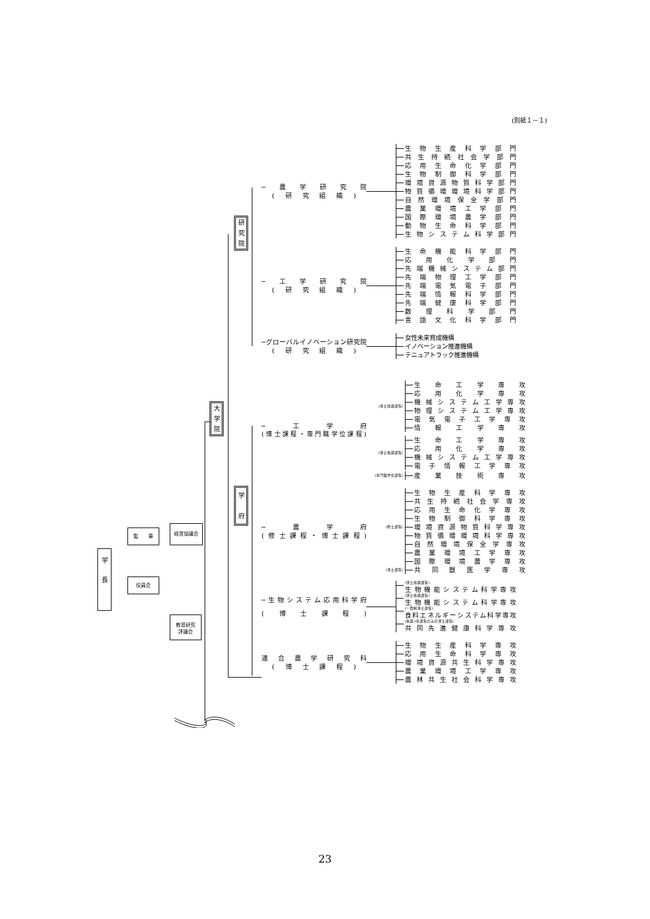(別紙１－１)
研
究
院
大
学
院
学
府
学
長
監　　事
役員会
経営協議会
教育研究
評議会
─農学研究院
(研究組織)
生物生産科学部門
共生持続社会学部門
応用生命化学部門
生物制御科学部門
環境資源物質科学部門
物質循環環境科学部門
自然環境保全学部門
農業環境工学部門
国際環境農学部門
動物生命科学部門
生物システム科学部門
─工学研究院
(研究組織)
生命機能科学部門
応用化学部門
先端機械システム部門
先端物理工学部門
先端電気電子部門
先端情報科学部門
先端健康科学部門
数理科学部門
言語文化科学部門
─グローバルイノベーション研究院
(研究組織)
女性未来育成機構
イノベーション推進機構
テニュアトラック推進機構
─工学府
(博士課程・専門職学位課程)
(博士前期課程)
生命工学専攻
応用化学専攻
機械システム工学専攻
物理システム工学専攻
電気電子工学専攻
情報工学専攻
(博士後期課程)
生命工学専攻
応用化学専攻
機械システム工学専攻
電子情報工学専攻
(専門職学位課程)
産業技術専攻
─農学府
(修士課程・博士課程)
(修士課程)
生物生産科学専攻
共生持続社会学専攻
応用生命化学専攻
生物制御科学専攻
環境資源物質科学専攻
物質循環環境科学専攻
自然環境保全学専攻
農業環境工学専攻
国際環境農学専攻
(博士課程)
共同獣医学専攻
─生物システム応用科学府
(博士課程)
(博士前期課程)
生物機能システム科学専攻
(博士後期課程)
生物機能システム科学専攻
(一貫制博士課程)
食料エネルギーシステム科学専攻
(後期3年課程のみの博士課程)
共同先進健康科学専攻
連合農学研究科
(博士課程)
生物生産科学専攻
応用生命科学専攻
環境資源共生科学専攻
農業環境工学専攻
農林共生社会科学専攻
23